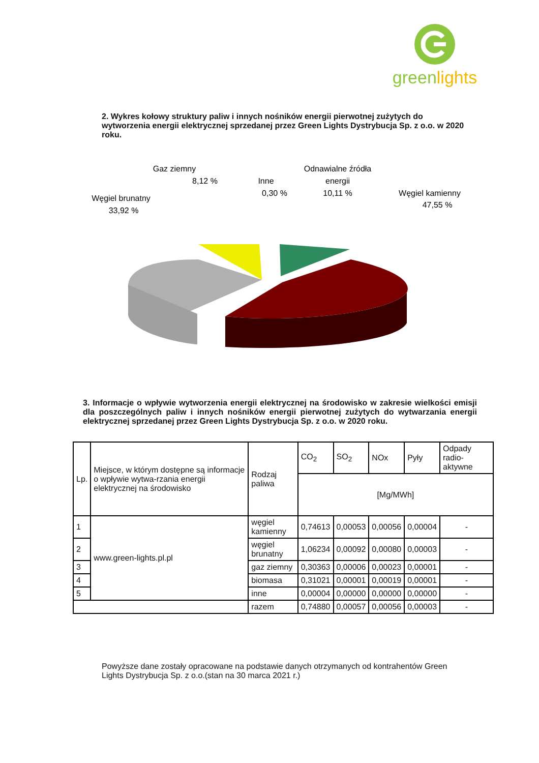greenlights
2. Wykres kołowy struktury paliw i innych nośników energii pierwotnej zużytych do wytworzenia energii elektrycznej sprzedanej przez Green Lights Dystrybucja Sp. z o.o. w 2020 roku.
Gaz ziemny
8,12 %
Inne
0,30 %
Odnawialne źródła
energii
10,11 %
Węgiel brunatny
33,92 %
Węgiel kamienny
47,55 %
3. Informacje o wpływie wytworzenia energii elektrycznej na środowisko w zakresie wielkości emisji dla poszczególnych paliw i innych nośników energii pierwotnej zużytych do wytwarzania energii elektrycznej sprzedanej przez Green Lights Dystrybucja Sp. z o.o. w 2020 roku.
| Lp. | Miejsce, w którym dostępne są informacje o wpływie wytwa-rzania energii elektrycznej na środowisko | Rodzaj paliwa | CO<sub>2</sub> | SO<sub>2</sub> | NOx | Pyły | Odpady radio-aktywne |
| --- | --- | --- | --- | --- | --- | --- | --- |
| | | | [Mg/MWh] | | | | |
| 1 | www.green-lights.pl.pl | węgiel kamienny | 0,74613 | 0,00053 | 0,00056 | 0,00004 | - |
| 2 | | węgiel brunatny | 1,06234 | 0,00092 | 0,00080 | 0,00003 | - |
| 3 | | gaz ziemny | 0,30363 | 0,00006 | 0,00023 | 0,00001 | - |
| 4 | | biomasa | 0,31021 | 0,00001 | 0,00019 | 0,00001 | - |
| 5 | | inne | 0,00004 | 0,00000 | 0,00000 | 0,00000 | - |
| | | razem | 0,74880 | 0,00057 | 0,00056 | 0,00003 | - |
Powyższe dane zostały opracowane na podstawie danych otrzymanych od kontrahentów Green Lights Dystrybucja Sp. z o.o.(stan na 30 marca 2021 r.)